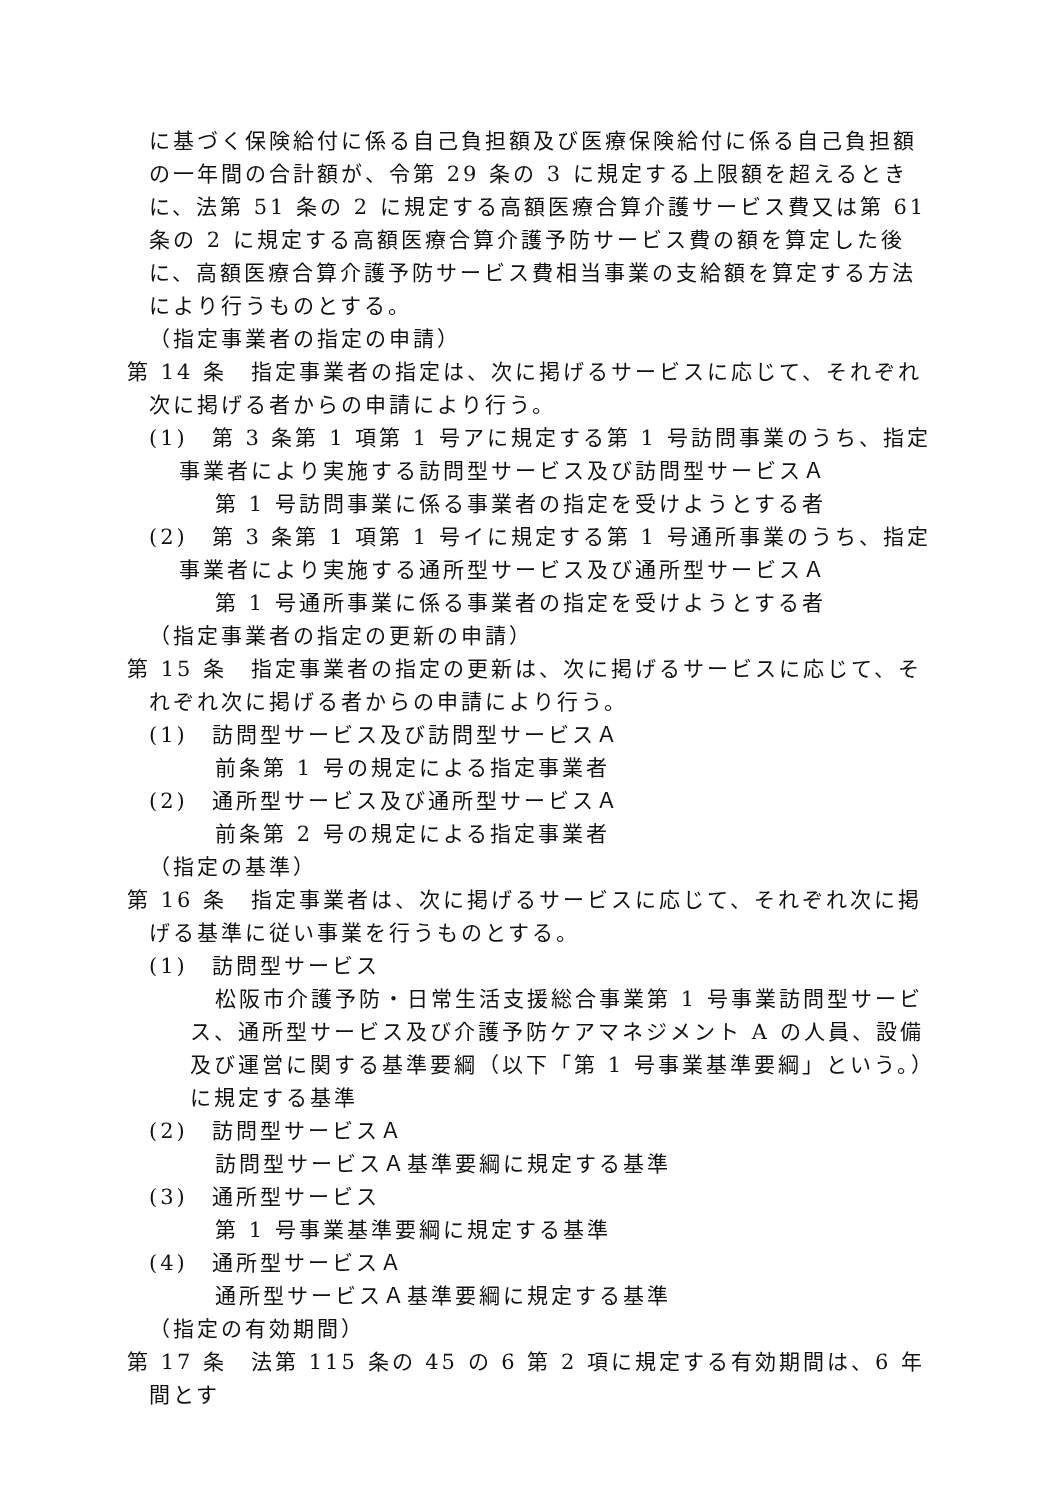に基づく保険給付に係る自己負担額及び医療保険給付に係る自己負担額の一年間の合計額が、令第 29 条の 3 に規定する上限額を超えるときに、法第 51 条の 2 に規定する高額医療合算介護サービス費又は第 61 条の 2 に規定する高額医療合算介護予防サービス費の額を算定した後に、高額医療合算介護予防サービス費相当事業の支給額を算定する方法により行うものとする。
（指定事業者の指定の申請）
第 14 条　指定事業者の指定は、次に掲げるサービスに応じて、それぞれ次に掲げる者からの申請により行う。
(1)　第 3 条第 1 項第 1 号アに規定する第 1 号訪問事業のうち、指定事業者により実施する訪問型サービス及び訪問型サービスＡ
第 1 号訪問事業に係る事業者の指定を受けようとする者
(2)　第 3 条第 1 項第 1 号イに規定する第 1 号通所事業のうち、指定事業者により実施する通所型サービス及び通所型サービスＡ
第 1 号通所事業に係る事業者の指定を受けようとする者
（指定事業者の指定の更新の申請）
第 15 条　指定事業者の指定の更新は、次に掲げるサービスに応じて、それぞれ次に掲げる者からの申請により行う。
(1)　訪問型サービス及び訪問型サービスＡ
前条第 1 号の規定による指定事業者
(2)　通所型サービス及び通所型サービスＡ
前条第 2 号の規定による指定事業者
（指定の基準）
第 16 条　指定事業者は、次に掲げるサービスに応じて、それぞれ次に掲げる基準に従い事業を行うものとする。
(1)　訪問型サービス
松阪市介護予防・日常生活支援総合事業第 1 号事業訪問型サービス、通所型サービス及び介護予防ケアマネジメント A の人員、設備及び運営に関する基準要綱（以下「第 1 号事業基準要綱」という。）に規定する基準
(2)　訪問型サービスＡ
訪問型サービスＡ基準要綱に規定する基準
(3)　通所型サービス
第 1 号事業基準要綱に規定する基準
(4)　通所型サービスＡ
通所型サービスＡ基準要綱に規定する基準
（指定の有効期間）
第 17 条　法第 115 条の 45 の 6 第 2 項に規定する有効期間は、6 年間とす